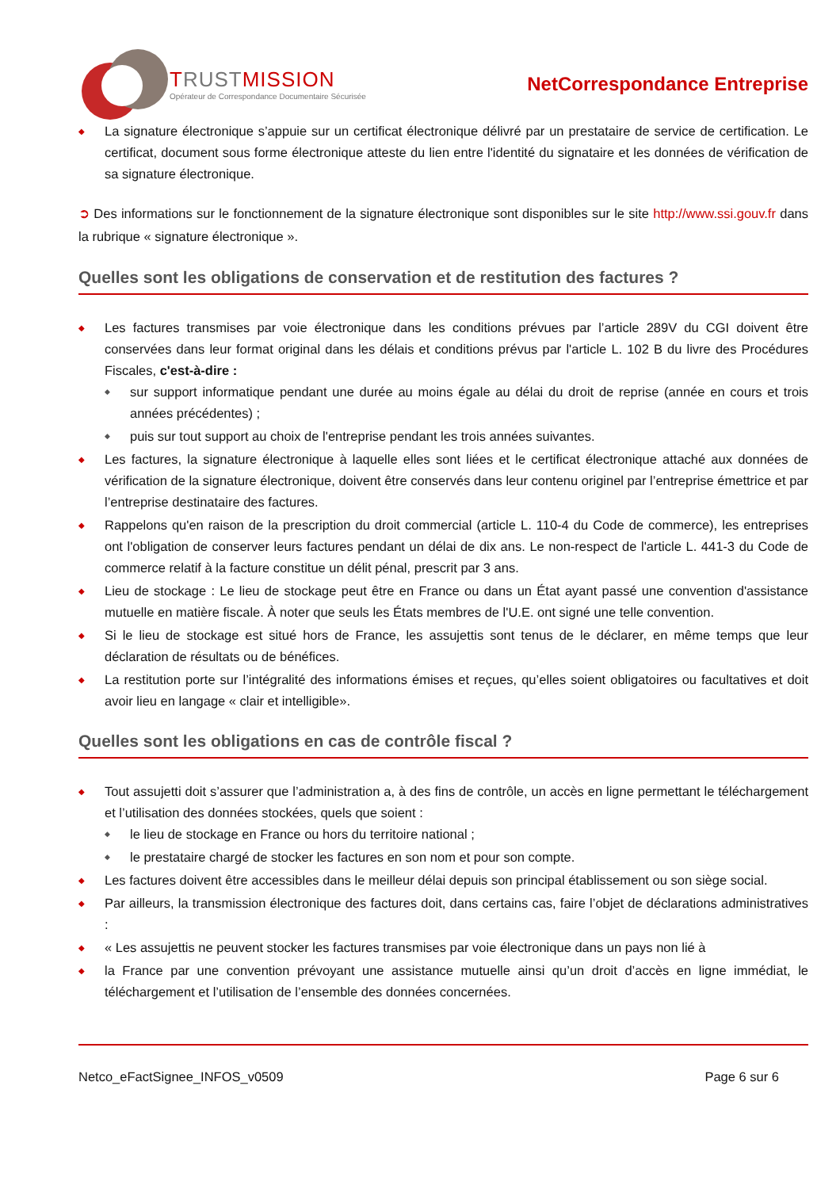TRUSTMISSION
Opérateur de Correspondance Documentaire Sécurisée
NetCorrespondance Entreprise
La signature électronique s’appuie sur un certificat électronique délivré par un prestataire de service de certification. Le certificat, document sous forme électronique atteste du lien entre l'identité du signataire et les données de vérification de sa signature électronique.
➲ Des informations sur le fonctionnement de la signature électronique sont disponibles sur le site http://www.ssi.gouv.fr dans la rubrique « signature électronique ».
Quelles sont les obligations de conservation et de restitution des factures ?
Les factures transmises par voie électronique dans les conditions prévues par l’article 289V du CGI doivent être conservées dans leur format original dans les délais et conditions prévus par l'article L. 102 B du livre des Procédures Fiscales, c'est-à-dire :
sur support informatique pendant une durée au moins égale au délai du droit de reprise (année en cours et trois années précédentes) ;
puis sur tout support au choix de l'entreprise pendant les trois années suivantes.
Les factures, la signature électronique à laquelle elles sont liées et le certificat électronique attaché aux données de vérification de la signature électronique, doivent être conservés dans leur contenu originel par l’entreprise émettrice et par l’entreprise destinataire des factures.
Rappelons qu'en raison de la prescription du droit commercial (article L. 110-4 du Code de commerce), les entreprises ont l'obligation de conserver leurs factures pendant un délai de dix ans. Le non-respect de l'article L. 441-3 du Code de commerce relatif à la facture constitue un délit pénal, prescrit par 3 ans.
Lieu de stockage : Le lieu de stockage peut être en France ou dans un État ayant passé une convention d'assistance mutuelle en matière fiscale. À noter que seuls les États membres de l'U.E. ont signé une telle convention.
Si le lieu de stockage est situé hors de France, les assujettis sont tenus de le déclarer, en même temps que leur déclaration de résultats ou de bénéfices.
La restitution porte sur l’intégralité des informations émises et reçues, qu’elles soient obligatoires ou facultatives et doit avoir lieu en langage « clair et intelligible».
Quelles sont les obligations en cas de contrôle fiscal ?
Tout assujetti doit s’assurer que l’administration a, à des fins de contrôle, un accès en ligne permettant le téléchargement et l’utilisation des données stockées, quels que soient :
le lieu de stockage en France ou hors du territoire national ;
le prestataire chargé de stocker les factures en son nom et pour son compte.
Les factures doivent être accessibles dans le meilleur délai depuis son principal établissement ou son siège social.
Par ailleurs, la transmission électronique des factures doit, dans certains cas, faire l’objet de déclarations administratives :
« Les assujettis ne peuvent stocker les factures transmises par voie électronique dans un pays non lié à
la France par une convention prévoyant une assistance mutuelle ainsi qu’un droit d’accès en ligne immédiat, le téléchargement et l’utilisation de l’ensemble des données concernées.
Netco_eFactSignee_INFOS_v0509 Page 6 sur 6